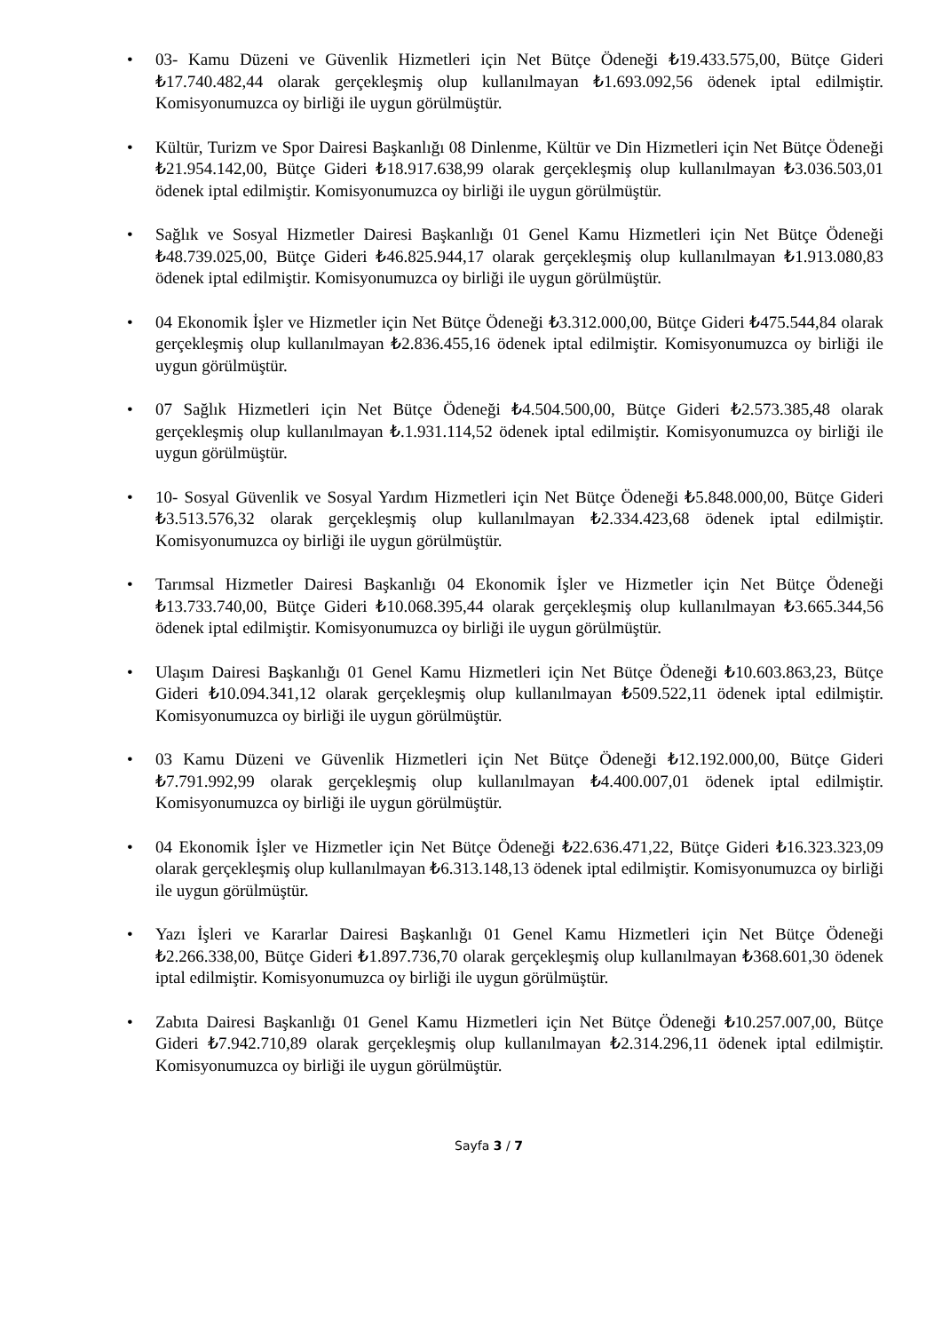• 03- Kamu Düzeni ve Güvenlik Hizmetleri için Net Bütçe Ödeneği ₺19.433.575,00, Bütçe Gideri ₺17.740.482,44 olarak gerçekleşmiş olup kullanılmayan ₺1.693.092,56 ödenek iptal edilmiştir. Komisyonumuzca oy birliği ile uygun görülmüştür.
• Kültür, Turizm ve Spor Dairesi Başkanlığı 08 Dinlenme, Kültür ve Din Hizmetleri için Net Bütçe Ödeneği ₺21.954.142,00, Bütçe Gideri ₺18.917.638,99 olarak gerçekleşmiş olup kullanılmayan ₺3.036.503,01 ödenek iptal edilmiştir. Komisyonumuzca oy birliği ile uygun görülmüştür.
• Sağlık ve Sosyal Hizmetler Dairesi Başkanlığı 01 Genel Kamu Hizmetleri için Net Bütçe Ödeneği ₺48.739.025,00, Bütçe Gideri ₺46.825.944,17 olarak gerçekleşmiş olup kullanılmayan ₺1.913.080,83 ödenek iptal edilmiştir. Komisyonumuzca oy birliği ile uygun görülmüştür.
• 04 Ekonomik İşler ve Hizmetler için Net Bütçe Ödeneği ₺3.312.000,00, Bütçe Gideri ₺475.544,84 olarak gerçekleşmiş olup kullanılmayan ₺2.836.455,16 ödenek iptal edilmiştir. Komisyonumuzca oy birliği ile uygun görülmüştür.
• 07 Sağlık Hizmetleri için Net Bütçe Ödeneği ₺4.504.500,00, Bütçe Gideri ₺2.573.385,48 olarak gerçekleşmiş olup kullanılmayan ₺.1.931.114,52 ödenek iptal edilmiştir. Komisyonumuzca oy birliği ile uygun görülmüştür.
• 10- Sosyal Güvenlik ve Sosyal Yardım Hizmetleri için Net Bütçe Ödeneği ₺5.848.000,00, Bütçe Gideri ₺3.513.576,32 olarak gerçekleşmiş olup kullanılmayan ₺2.334.423,68 ödenek iptal edilmiştir. Komisyonumuzca oy birliği ile uygun görülmüştür.
• Tarımsal Hizmetler Dairesi Başkanlığı 04 Ekonomik İşler ve Hizmetler için Net Bütçe Ödeneği ₺13.733.740,00, Bütçe Gideri ₺10.068.395,44 olarak gerçekleşmiş olup kullanılmayan ₺3.665.344,56 ödenek iptal edilmiştir. Komisyonumuzca oy birliği ile uygun görülmüştür.
• Ulaşım Dairesi Başkanlığı 01 Genel Kamu Hizmetleri için Net Bütçe Ödeneği ₺10.603.863,23, Bütçe Gideri ₺10.094.341,12 olarak gerçekleşmiş olup kullanılmayan ₺509.522,11 ödenek iptal edilmiştir. Komisyonumuzca oy birliği ile uygun görülmüştür.
• 03 Kamu Düzeni ve Güvenlik Hizmetleri için Net Bütçe Ödeneği ₺12.192.000,00, Bütçe Gideri ₺7.791.992,99 olarak gerçekleşmiş olup kullanılmayan ₺4.400.007,01 ödenek iptal edilmiştir. Komisyonumuzca oy birliği ile uygun görülmüştür.
• 04 Ekonomik İşler ve Hizmetler için Net Bütçe Ödeneği ₺22.636.471,22, Bütçe Gideri ₺16.323.323,09 olarak gerçekleşmiş olup kullanılmayan ₺6.313.148,13 ödenek iptal edilmiştir. Komisyonumuzca oy birliği ile uygun görülmüştür.
• Yazı İşleri ve Kararlar Dairesi Başkanlığı 01 Genel Kamu Hizmetleri için Net Bütçe Ödeneği ₺2.266.338,00, Bütçe Gideri ₺1.897.736,70 olarak gerçekleşmiş olup kullanılmayan ₺368.601,30 ödenek iptal edilmiştir. Komisyonumuzca oy birliği ile uygun görülmüştür.
• Zabıta Dairesi Başkanlığı 01 Genel Kamu Hizmetleri için Net Bütçe Ödeneği ₺10.257.007,00, Bütçe Gideri ₺7.942.710,89 olarak gerçekleşmiş olup kullanılmayan ₺2.314.296,11 ödenek iptal edilmiştir. Komisyonumuzca oy birliği ile uygun görülmüştür.
Sayfa 3 / 7